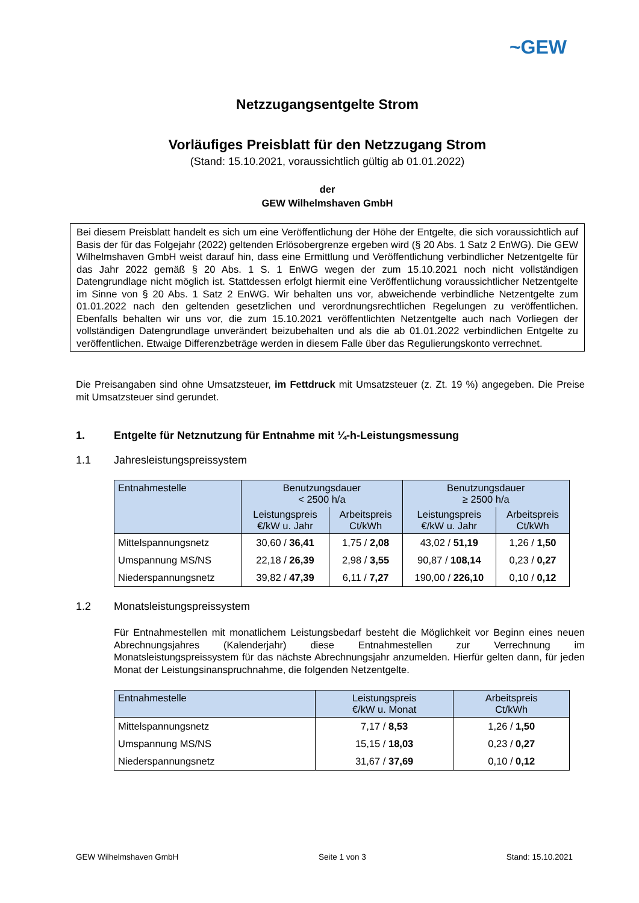~GEW
Netzzugangsentgelte Strom
Vorläufiges Preisblatt für den Netzzugang Strom
(Stand: 15.10.2021, voraussichtlich gültig ab 01.01.2022)
der
GEW Wilhelmshaven GmbH
Bei diesem Preisblatt handelt es sich um eine Veröffentlichung der Höhe der Entgelte, die sich voraussichtlich auf Basis der für das Folgejahr (2022) geltenden Erlösobergrenze ergeben wird (§ 20 Abs. 1 Satz 2 EnWG). Die GEW Wilhelmshaven GmbH weist darauf hin, dass eine Ermittlung und Veröffentlichung verbindlicher Netzentgelte für das Jahr 2022 gemäß § 20 Abs. 1 S. 1 EnWG wegen der zum 15.10.2021 noch nicht vollständigen Datengrundlage nicht möglich ist. Stattdessen erfolgt hiermit eine Veröffentlichung voraussichtlicher Netzentgelte im Sinne von § 20 Abs. 1 Satz 2 EnWG. Wir behalten uns vor, abweichende verbindliche Netzentgelte zum 01.01.2022 nach den geltenden gesetzlichen und verordnungsrechtlichen Regelungen zu veröffentlichen. Ebenfalls behalten wir uns vor, die zum 15.10.2021 veröffentlichten Netzentgelte auch nach Vorliegen der vollständigen Datengrundlage unverändert beizubehalten und als die ab 01.01.2022 verbindlichen Entgelte zu veröffentlichen. Etwaige Differenzbeträge werden in diesem Falle über das Regulierungskonto verrechnet.
Die Preisangaben sind ohne Umsatzsteuer, im Fettdruck mit Umsatzsteuer (z. Zt. 19 %) angegeben. Die Preise mit Umsatzsteuer sind gerundet.
1. Entgelte für Netznutzung für Entnahme mit ¼-h-Leistungsmessung
1.1 Jahresleistungspreissystem
| Entnahmestelle | Benutzungsdauer < 2500 h/a | | Benutzungsdauer ≥ 2500 h/a | |
| --- | --- | --- | --- | --- |
| | Leistungspreis €/kW u. Jahr | Arbeitspreis Ct/kWh | Leistungspreis €/kW u. Jahr | Arbeitspreis Ct/kWh |
| Mittelspannungsnetz | 30,60 / 36,41 | 1,75 / 2,08 | 43,02 / 51,19 | 1,26 / 1,50 |
| Umspannung MS/NS | 22,18 / 26,39 | 2,98 / 3,55 | 90,87 / 108,14 | 0,23 / 0,27 |
| Niederspannungsnetz | 39,82 / 47,39 | 6,11 / 7,27 | 190,00 / 226,10 | 0,10 / 0,12 |
1.2 Monatsleistungspreissystem
Für Entnahmestellen mit monatlichem Leistungsbedarf besteht die Möglichkeit vor Beginn eines neuen Abrechnungsjahres (Kalenderjahr) diese Entnahmestellen zur Verrechnung im Monatsleistungspreissystem für das nächste Abrechnungsjahr anzumelden. Hierfür gelten dann, für jeden Monat der Leistungsinanspruchnahme, die folgenden Netzentgelte.
| Entnahmestelle | Leistungspreis €/kW u. Monat | Arbeitspreis Ct/kWh |
| --- | --- | --- |
| Mittelspannungsnetz | 7,17 / 8,53 | 1,26 / 1,50 |
| Umspannung MS/NS | 15,15 / 18,03 | 0,23 / 0,27 |
| Niederspannungsnetz | 31,67 / 37,69 | 0,10 / 0,12 |
GEW Wilhelmshaven GmbH Seite 1 von 3 Stand: 15.10.2021